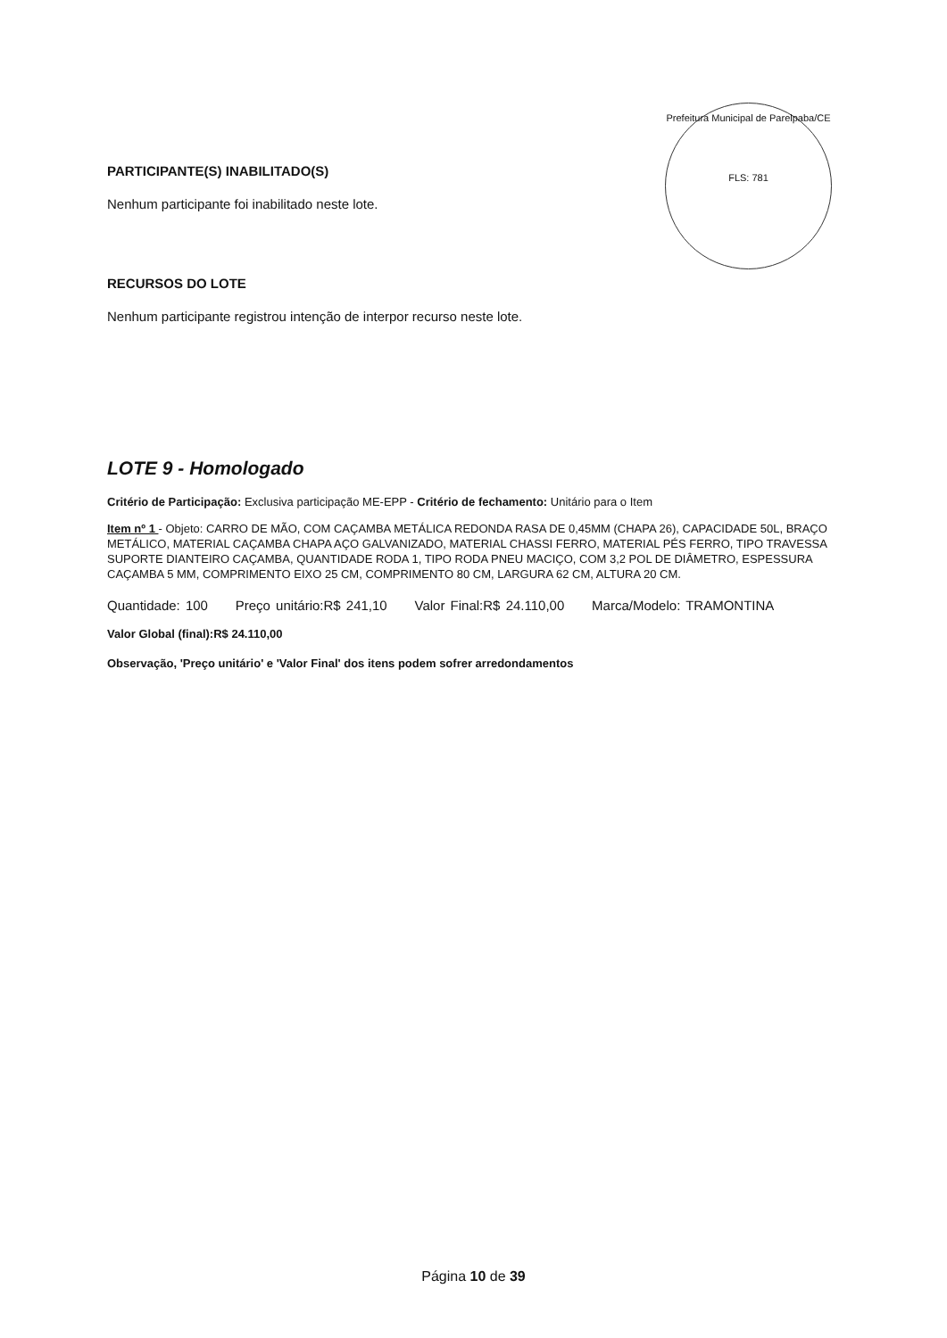Prefeitura Municipal de Parelpaba/CE
FLS: 781
PARTICIPANTE(S) INABILITADO(S)
Nenhum participante foi inabilitado neste lote.
RECURSOS DO LOTE
Nenhum participante registrou intenção de interpor recurso neste lote.
LOTE 9 - Homologado
Critério de Participação: Exclusiva participação ME-EPP - Critério de fechamento: Unitário para o Item
Item nº 1 - Objeto: CARRO DE MÃO, COM CAÇAMBA METÁLICA REDONDA RASA DE 0,45MM (CHAPA 26), CAPACIDADE 50L, BRAÇO METÁLICO, MATERIAL CAÇAMBA CHAPA AÇO GALVANIZADO, MATERIAL CHASSI FERRO, MATERIAL PÉS FERRO, TIPO TRAVESSA SUPORTE DIANTEIRO CAÇAMBA, QUANTIDADE RODA 1, TIPO RODA PNEU MACIÇO, COM 3,2 POL DE DIÂMETRO, ESPESSURA CAÇAMBA 5 MM, COMPRIMENTO EIXO 25 CM, COMPRIMENTO 80 CM, LARGURA 62 CM, ALTURA 20 CM.
Quantidade: 100 Preço unitário:R$ 241,10 Valor Final:R$ 24.110,00 Marca/Modelo: TRAMONTINA
Valor Global (final):R$ 24.110,00
Observação, 'Preço unitário' e 'Valor Final' dos itens podem sofrer arredondamentos
Página 10 de 39